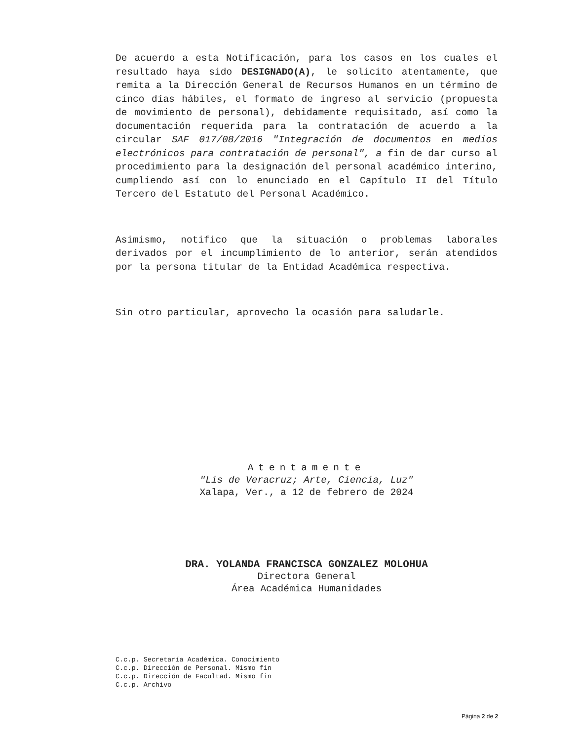De acuerdo a esta Notificación, para los casos en los cuales el resultado haya sido DESIGNADO(A), le solicito atentamente, que remita a la Dirección General de Recursos Humanos en un término de cinco días hábiles, el formato de ingreso al servicio (propuesta de movimiento de personal), debidamente requisitado, así como la documentación requerida para la contratación de acuerdo a la circular SAF 017/08/2016 "Integración de documentos en medios electrónicos para contratación de personal", a fin de dar curso al procedimiento para la designación del personal académico interino, cumpliendo así con lo enunciado en el Capítulo II del Título Tercero del Estatuto del Personal Académico.
Asimismo, notifico que la situación o problemas laborales derivados por el incumplimiento de lo anterior, serán atendidos por la persona titular de la Entidad Académica respectiva.
Sin otro particular, aprovecho la ocasión para saludarle.
Atentamente
"Lis de Veracruz; Arte, Ciencia, Luz"
Xalapa, Ver., a 12 de febrero de 2024
DRA. YOLANDA FRANCISCA GONZALEZ MOLOHUA
Directora General
Área Académica Humanidades
C.c.p. Secretaría Académica. Conocimiento
C.c.p. Dirección de Personal. Mismo fin
C.c.p. Dirección de Facultad. Mismo fin
C.c.p. Archivo
Página 2 de 2